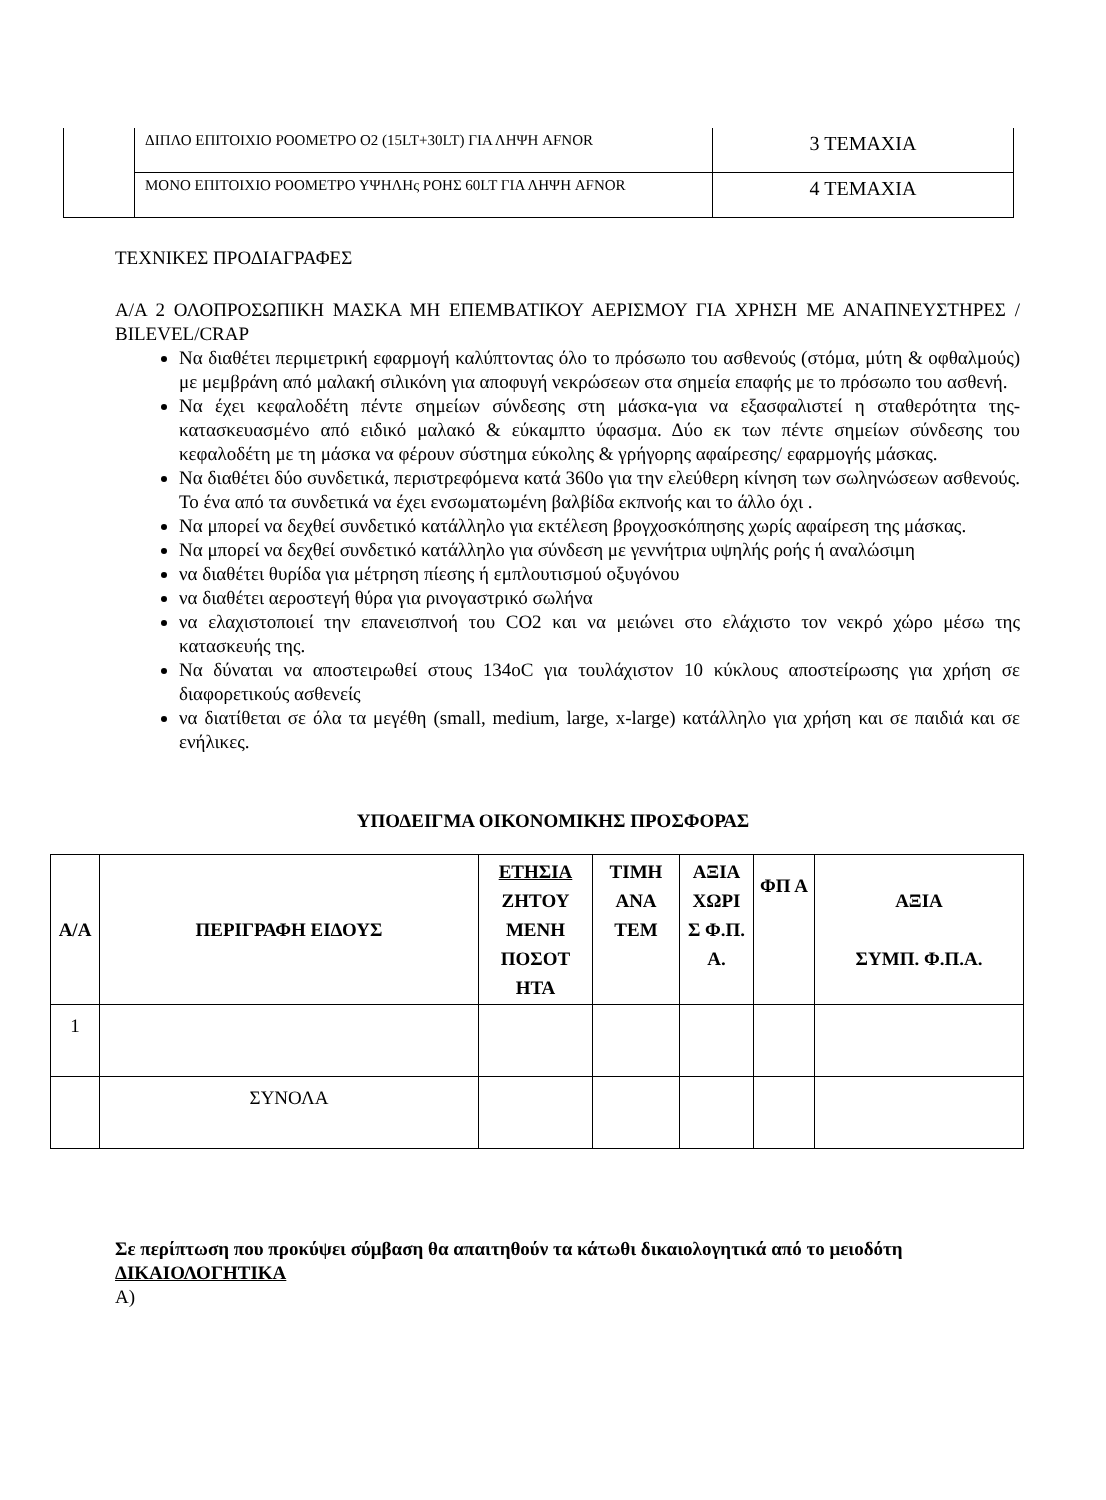| | ΔΙΠΛΟ ΕΠΙΤΟΙΧΙΟ ΡΟΟΜΕΤΡΟ Ο2 (15LT+30LT) ΓΙΑ ΛΗΨΗ AFNOR | 3 ΤΕΜΑΧΙΑ |
| | ΜΟΝΟ ΕΠΙΤΟΙΧΙΟ ΡΟΟΜΕΤΡΟ ΥΨΗΛΗς ΡΟΗΣ 60LT ΓΙΑ ΛΗΨΗ AFNOR | 4 ΤΕΜΑΧΙΑ |
ΤΕΧΝΙΚΕΣ ΠΡΟΔΙΑΓΡΑΦΕΣ
Α/Α 2 ΟΛΟΠΡΟΣΩΠΙΚΗ ΜΑΣΚΑ ΜΗ ΕΠΕΜΒΑΤΙΚΟΥ ΑΕΡΙΣΜΟΥ ΓΙΑ ΧΡΗΣΗ ΜΕ ΑΝΑΠΝΕΥΣΤΗΡΕΣ / BILEVEL/CRAP
Να διαθέτει περιμετρική εφαρμογή καλύπτοντας όλο το πρόσωπο του ασθενούς (στόμα, μύτη & οφθαλμούς) με μεμβράνη από μαλακή σιλικόνη για αποφυγή νεκρώσεων στα σημεία επαφής με το πρόσωπο του ασθενή.
Να έχει κεφαλοδέτη πέντε σημείων σύνδεσης στη μάσκα-για να εξασφαλιστεί η σταθερότητα της-κατασκευασμένο από ειδικό μαλακό & εύκαμπτο ύφασμα. Δύο εκ των πέντε σημείων σύνδεσης του κεφαλοδέτη με τη μάσκα να φέρουν σύστημα εύκολης & γρήγορης αφαίρεσης/ εφαρμογής μάσκας.
Να διαθέτει δύο συνδετικά, περιστρεφόμενα κατά 360ο για την ελεύθερη κίνηση των σωληνώσεων ασθενούς. Το ένα από τα συνδετικά να έχει ενσωματωμένη βαλβίδα εκπνοής και το άλλο όχι .
Να μπορεί να δεχθεί συνδετικό κατάλληλο για εκτέλεση βρογχοσκόπησης χωρίς αφαίρεση της μάσκας.
Να μπορεί να δεχθεί συνδετικό κατάλληλο για σύνδεση με γεννήτρια υψηλής ροής ή αναλώσιμη
να διαθέτει θυρίδα για μέτρηση πίεσης ή εμπλουτισμού οξυγόνου
να διαθέτει αεροστεγή θύρα για ρινογαστρικό σωλήνα
να ελαχιστοποιεί την επανεισπνοή του CO2 και να μειώνει στο ελάχιστο τον νεκρό χώρο μέσω της κατασκευής της.
Να δύναται να αποστειρωθεί στους 134oC για τουλάχιστον 10 κύκλους αποστείρωσης για χρήση σε διαφορετικούς ασθενείς
να διατίθεται σε όλα τα μεγέθη (small, medium, large, x-large) κατάλληλο για χρήση και σε παιδιά και σε ενήλικες.
ΥΠΟΔΕΙΓΜΑ ΟΙΚΟΝΟΜΙΚΗΣ ΠΡΟΣΦΟΡΑΣ
| Α/Α | ΠΕΡΙΓΡΑΦΗ ΕΙΔΟΥΣ | ΕΤΗΣΙΑ ΖΗΤΟΥ ΜΕΝΗ ΠΟΣΟΤ ΗΤΑ | ΤΙΜΗ ΑΝΑ ΤΕΜ | ΑΞΙΑ ΧΩΡΙ Σ Φ.Π. Α. | ΦΠ Α | ΑΞΙΑ ΣΥΜΠ. Φ.Π.Α. |
| --- | --- | --- | --- | --- | --- | --- |
| 1 | | | | | | |
| | ΣΥΝΟΛΑ | | | | | |
Σε περίπτωση που προκύψει σύμβαση θα απαιτηθούν τα κάτωθι δικαιολογητικά από το μειοδότη
ΔΙΚΑΙΟΛΟΓΗΤΙΚΑ
Α)